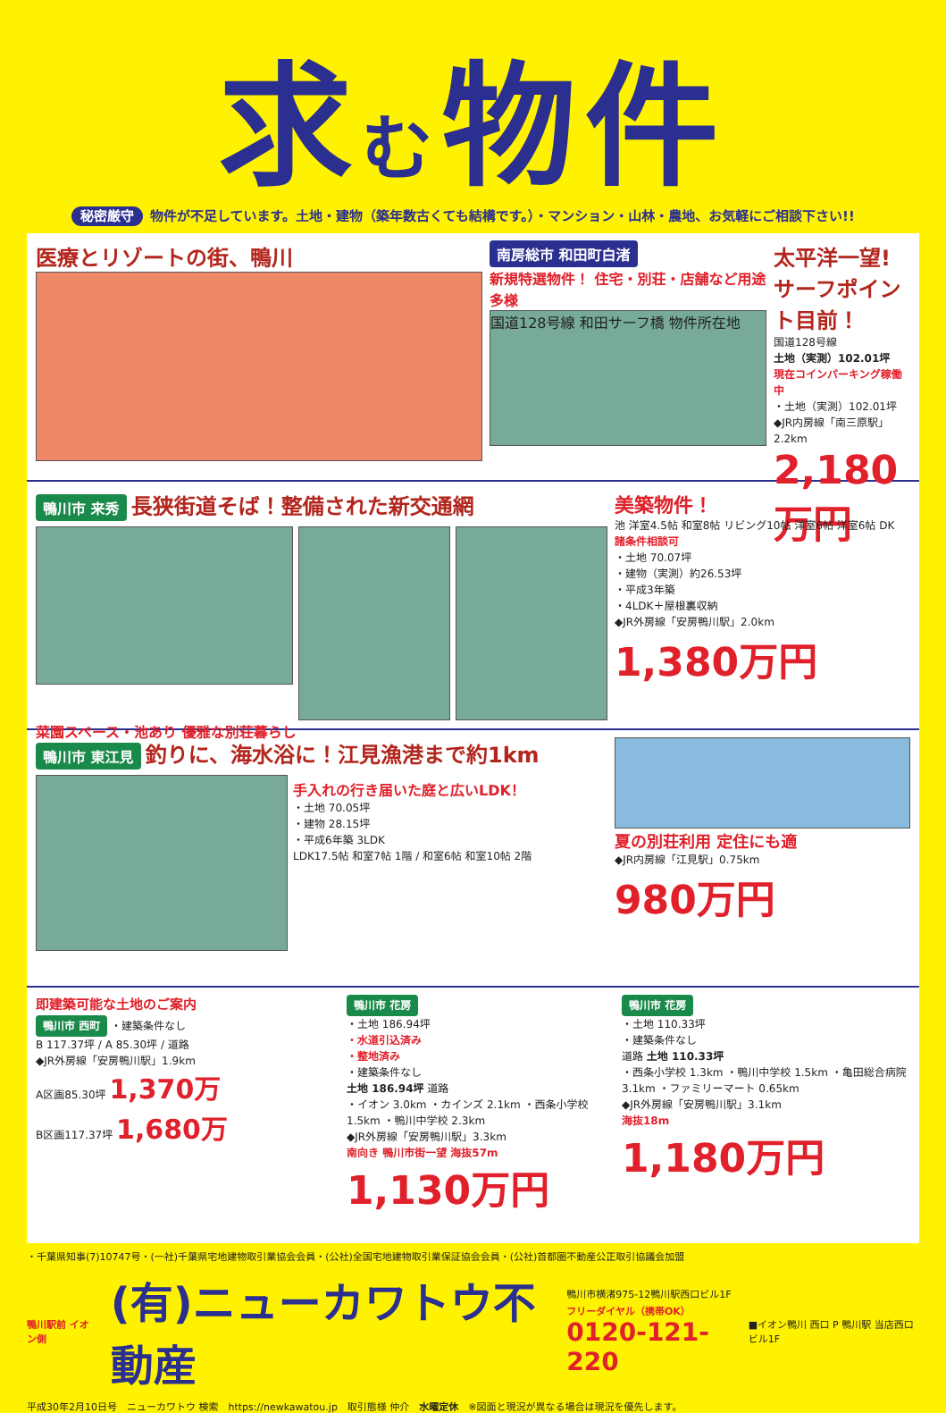求む物件
秘密厳守 物件が不足しています。土地・建物（築年数古くても結構です。）・マンション・山林・農地、お気軽にご相談下さい!!
医療とリゾートの街、鴨川
南房総市 和田町白渚
新規特選物件！ 住宅・別荘・店舗など用途多様
国道128号線 和田サーフ橋 物件所在地
太平洋一望!サーフポイント目前！
国道128号線
土地（実測）102.01坪
現在コインパーキング稼働中
・土地（実測）102.01坪
◆JR内房線「南三原駅」 2.2km
2,180万円
鴨川市 来秀 長狭街道そば！整備された新交通網
菜園スペース・池あり 優雅な別荘暮らし
美築物件！
池 洋室4.5帖 和室8帖 リビング10帖 洋室6帖 洋室6帖 DK
諸条件相談可
・土地 70.07坪
・建物（実測）約26.53坪
・平成3年築
・4LDK＋屋根裏収納
◆JR外房線「安房鴨川駅」2.0km
1,380万円
鴨川市 東江見 釣りに、海水浴に！江見漁港まで約1km
手入れの行き届いた庭と広いLDK！
・土地 70.05坪
・建物 28.15坪
・平成6年築 3LDK
LDK17.5帖 和室7帖 1階 / 和室6帖 和室10帖 2階
夏の別荘利用 定住にも適
◆JR内房線「江見駅」0.75km
980万円
即建築可能な土地のご案内
鴨川市 西町 ・建築条件なし
B 117.37坪 / A 85.30坪 / 道路
◆JR外房線「安房鴨川駅」1.9km
A区画85.30坪 1,370万
B区画117.37坪 1,680万
鴨川市 花房
・土地 186.94坪
・水道引込済み
・整地済み
・建築条件なし
土地 186.94坪 道路
・イオン 3.0km ・カインズ 2.1km ・西条小学校 1.5km ・鴨川中学校 2.3km
◆JR外房線「安房鴨川駅」3.3km
南向き 鴨川市街一望 海抜57m
1,130万円
鴨川市 花房
・土地 110.33坪
・建築条件なし
道路 土地 110.33坪
・西条小学校 1.3km ・鴨川中学校 1.5km ・亀田総合病院 3.1km ・ファミリーマート 0.65km
◆JR外房線「安房鴨川駅」3.1km
海抜18m
1,180万円
・千葉県知事(7)10747号・(一社)千葉県宅地建物取引業協会会員・(公社)全国宅地建物取引業保証協会会員・(公社)首都圏不動産公正取引協議会加盟
鴨川駅前 イオン側 (有)ニューカワトウ不動産 鴨川市横渚975-12鴨川駅西口ビル1F
フリーダイヤル（携帯OK）
0120-121-220 ■イオン鴨川 西口 P 鴨川駅 当店西口ビル1F
平成30年2月10日号　ニューカワトウ 検索　https://newkawatou.jp　取引態様 仲介　水曜定休　※図面と現況が異なる場合は現況を優先します。